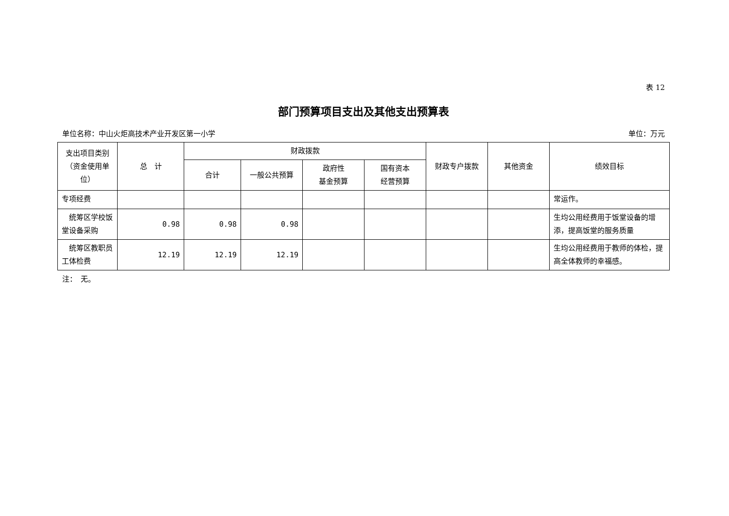表 12
部门预算项目支出及其他支出预算表
单位名称：中山火炬高技术产业开发区第一小学 单位：万元
| 支出项目类别（资金使用单位） | 总 计 | 财政拨款 | | | | 财政专户拨款 | 其他资金 | 绩效目标 |
| --- | --- | --- | --- | --- | --- | --- | --- | --- |
| | | 合计 | 一般公共预算 | 政府性 基金预算 | 国有资本 经营预算 | | | |
| 专项经费 | | | | | | | | 常运作。 |
| 统筹区学校饭堂设备采购 | 0.98 | 0.98 | 0.98 | | | | | 生均公用经费用于饭堂设备的增添，提高饭堂的服务质量 |
| 统筹区教职员工体检费 | 12.19 | 12.19 | 12.19 | | | | | 生均公用经费用于教师的体检，提高全体教师的幸福感。 |
注：　无。